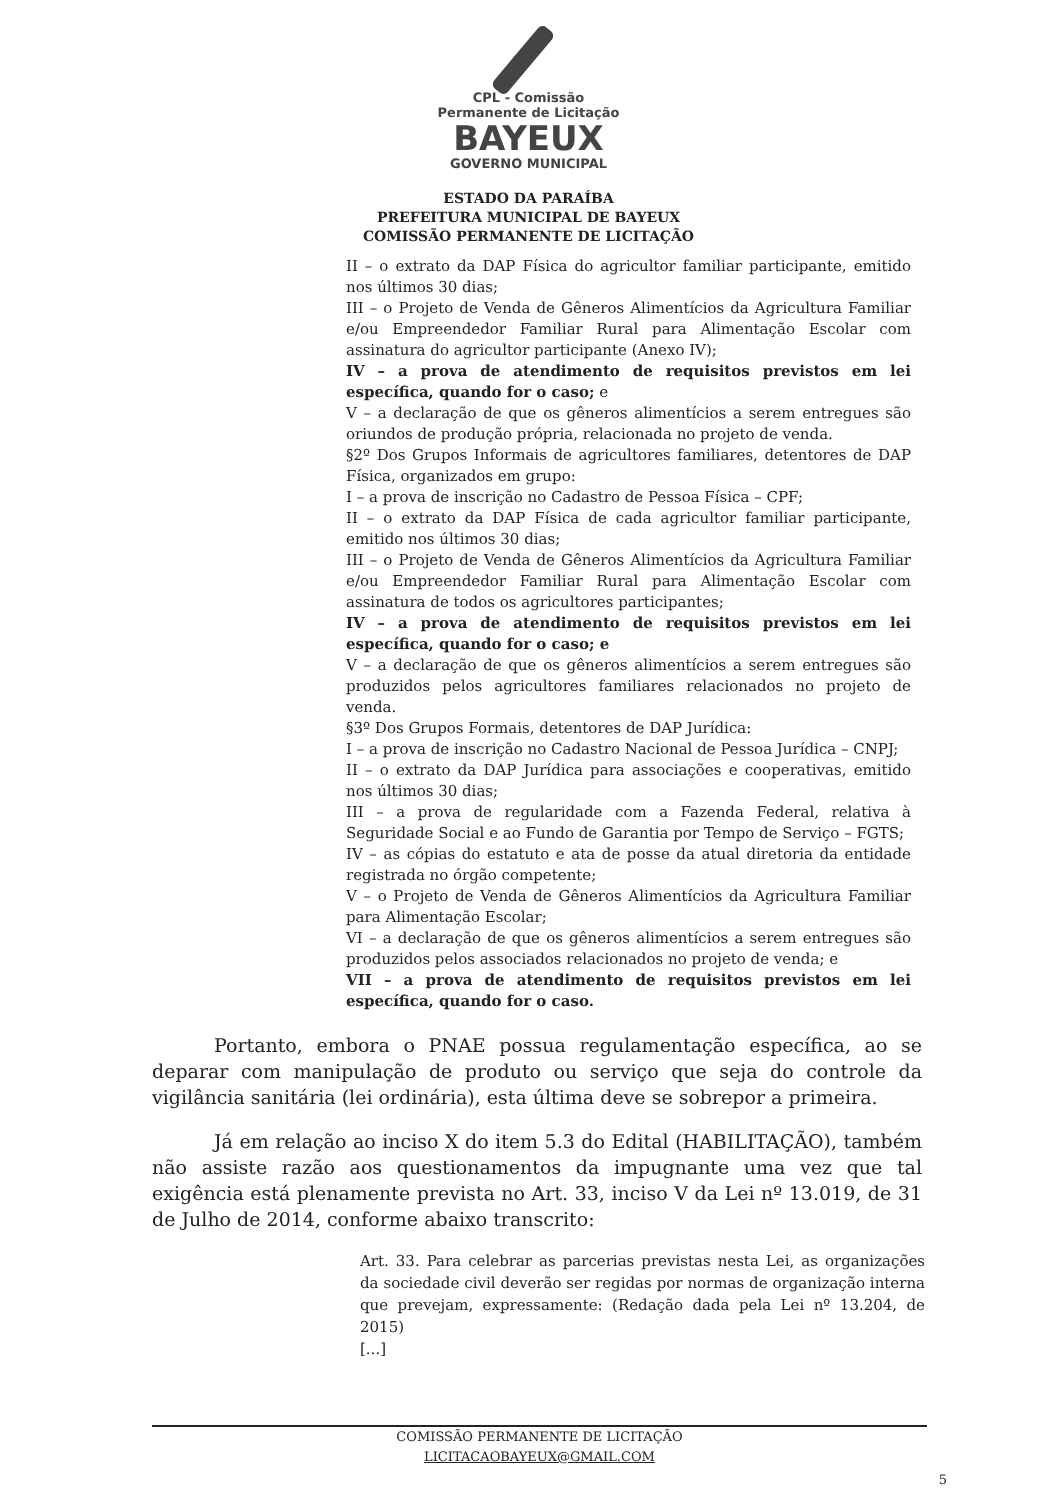CPL - Comissão
Permanente de Licitação
BAYEUX
GOVERNO MUNICIPAL
ESTADO DA PARAÍBA
PREFEITURA MUNICIPAL DE BAYEUX
COMISSÃO PERMANENTE DE LICITAÇÃO
II – o extrato da DAP Física do agricultor familiar participante, emitido nos últimos 30 dias;
III – o Projeto de Venda de Gêneros Alimentícios da Agricultura Familiar e/ou Empreendedor Familiar Rural para Alimentação Escolar com assinatura do agricultor participante (Anexo IV);
IV – a prova de atendimento de requisitos previstos em lei específica, quando for o caso; e
V – a declaração de que os gêneros alimentícios a serem entregues são oriundos de produção própria, relacionada no projeto de venda.
§2º Dos Grupos Informais de agricultores familiares, detentores de DAP Física, organizados em grupo:
I – a prova de inscrição no Cadastro de Pessoa Física – CPF;
II – o extrato da DAP Física de cada agricultor familiar participante, emitido nos últimos 30 dias;
III – o Projeto de Venda de Gêneros Alimentícios da Agricultura Familiar e/ou Empreendedor Familiar Rural para Alimentação Escolar com assinatura de todos os agricultores participantes;
IV – a prova de atendimento de requisitos previstos em lei específica, quando for o caso; e
V – a declaração de que os gêneros alimentícios a serem entregues são produzidos pelos agricultores familiares relacionados no projeto de venda.
§3º Dos Grupos Formais, detentores de DAP Jurídica:
I – a prova de inscrição no Cadastro Nacional de Pessoa Jurídica – CNPJ;
II – o extrato da DAP Jurídica para associações e cooperativas, emitido nos últimos 30 dias;
III – a prova de regularidade com a Fazenda Federal, relativa à Seguridade Social e ao Fundo de Garantia por Tempo de Serviço – FGTS;
IV – as cópias do estatuto e ata de posse da atual diretoria da entidade registrada no órgão competente;
V – o Projeto de Venda de Gêneros Alimentícios da Agricultura Familiar para Alimentação Escolar;
VI – a declaração de que os gêneros alimentícios a serem entregues são produzidos pelos associados relacionados no projeto de venda; e
VII – a prova de atendimento de requisitos previstos em lei específica, quando for o caso.
Portanto, embora o PNAE possua regulamentação específica, ao se deparar com manipulação de produto ou serviço que seja do controle da vigilância sanitária (lei ordinária), esta última deve se sobrepor a primeira.
Já em relação ao inciso X do item 5.3 do Edital (HABILITAÇÃO), também não assiste razão aos questionamentos da impugnante uma vez que tal exigência está plenamente prevista no Art. 33, inciso V da Lei nº 13.019, de 31 de Julho de 2014, conforme abaixo transcrito:
Art. 33. Para celebrar as parcerias previstas nesta Lei, as organizações da sociedade civil deverão ser regidas por normas de organização interna que prevejam, expressamente: (Redação dada pela Lei nº 13.204, de 2015)
[...]
COMISSÃO PERMANENTE DE LICITAÇÃO
LICITACAOBAYEUX@GMAIL.COM
5